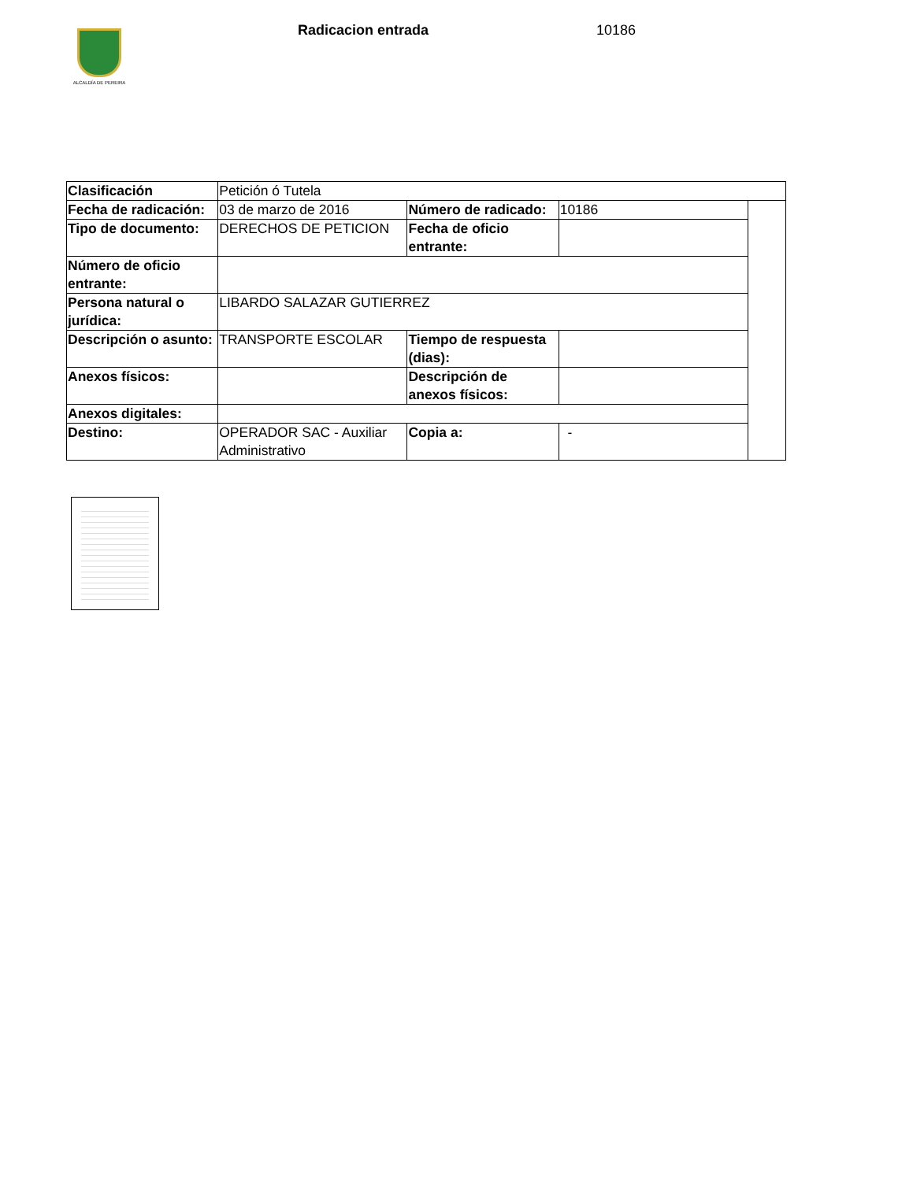ALCALDÍA DE PEREIRA Radicacion entrada 10186
| Clasificación | Petición ó Tutela | | | |
| Fecha de radicación: | 03 de marzo de 2016 | Número de radicado: | 10186 | |
| Tipo de documento: | DERECHOS DE PETICION | Fecha de oficio entrante: | | |
| Número de oficio entrante: | | | | |
| Persona natural o jurídica: | LIBARDO SALAZAR GUTIERREZ | | | |
| Descripción o asunto: | TRANSPORTE ESCOLAR | Tiempo de respuesta (dias): | | |
| Anexos físicos: | | Descripción de anexos físicos: | | |
| Anexos digitales: | | | | |
| Destino: | OPERADOR SAC - Auxiliar Administrativo | Copia a: | - | |